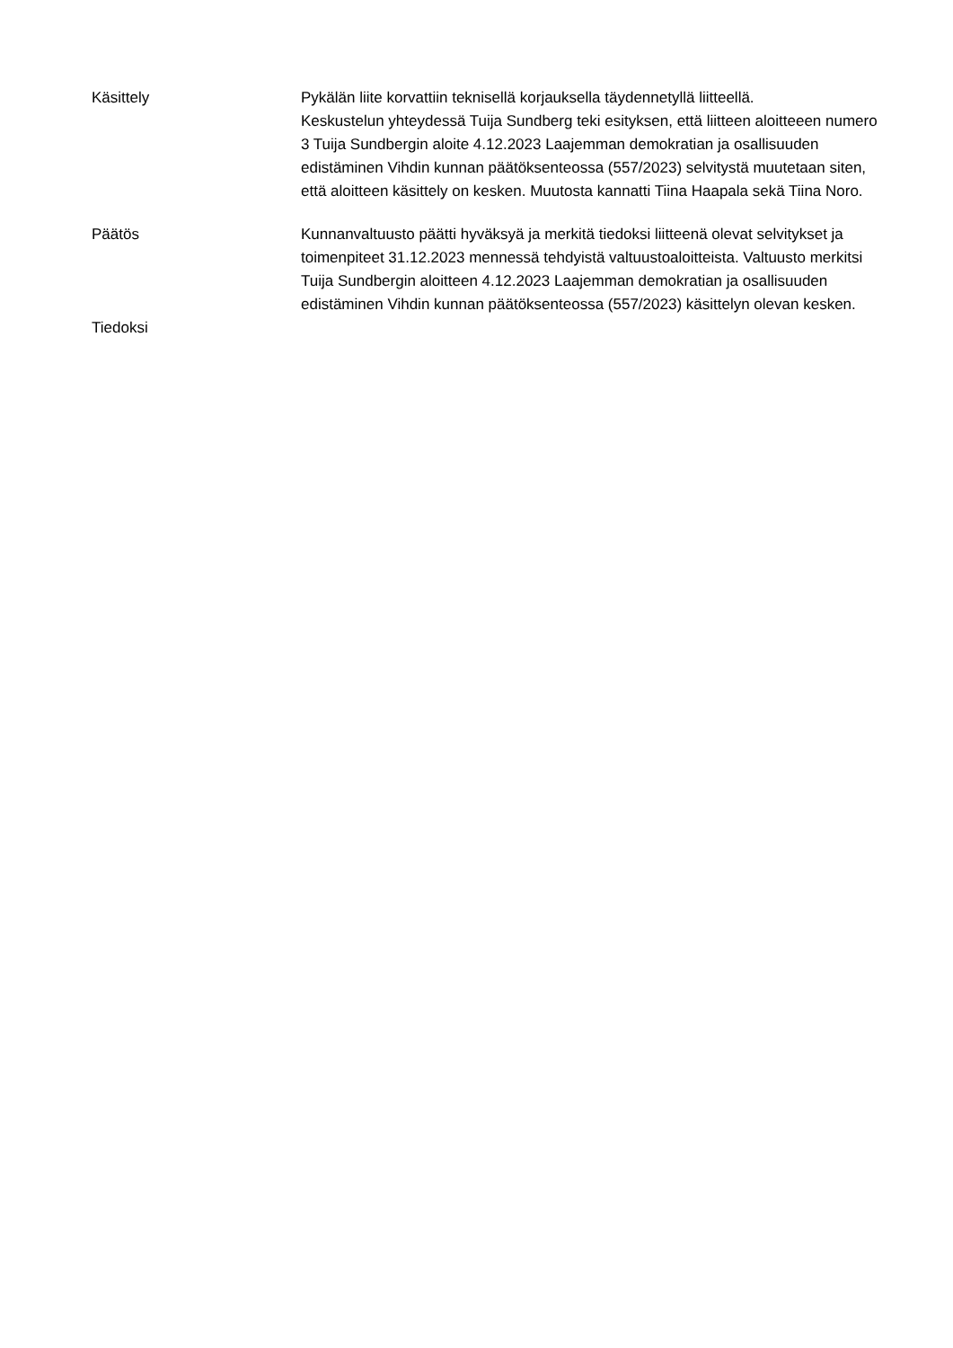Käsittely Pykälän liite korvattiin teknisellä korjauksella täydennetyllä liitteellä.
Keskustelun yhteydessä Tuija Sundberg teki esityksen, että liitteen aloitteeen numero 3 Tuija Sundbergin aloite 4.12.2023 Laajemman demokratian ja osallisuuden edistäminen Vihdin kunnan päätöksenteossa (557/2023) selvitystä muutetaan siten, että aloitteen käsittely on kesken. Muutosta kannatti Tiina Haapala sekä Tiina Noro.
Päätös Kunnanvaltuusto päätti hyväksyä ja merkitä tiedoksi liitteenä olevat selvitykset ja toimenpiteet 31.12.2023 mennessä tehdyistä valtuustoaloitteista. Valtuusto merkitsi Tuija Sundbergin aloitteen 4.12.2023 Laajemman demokratian ja osallisuuden edistäminen Vihdin kunnan päätöksenteossa (557/2023) käsittelyn olevan kesken.
Tiedoksi